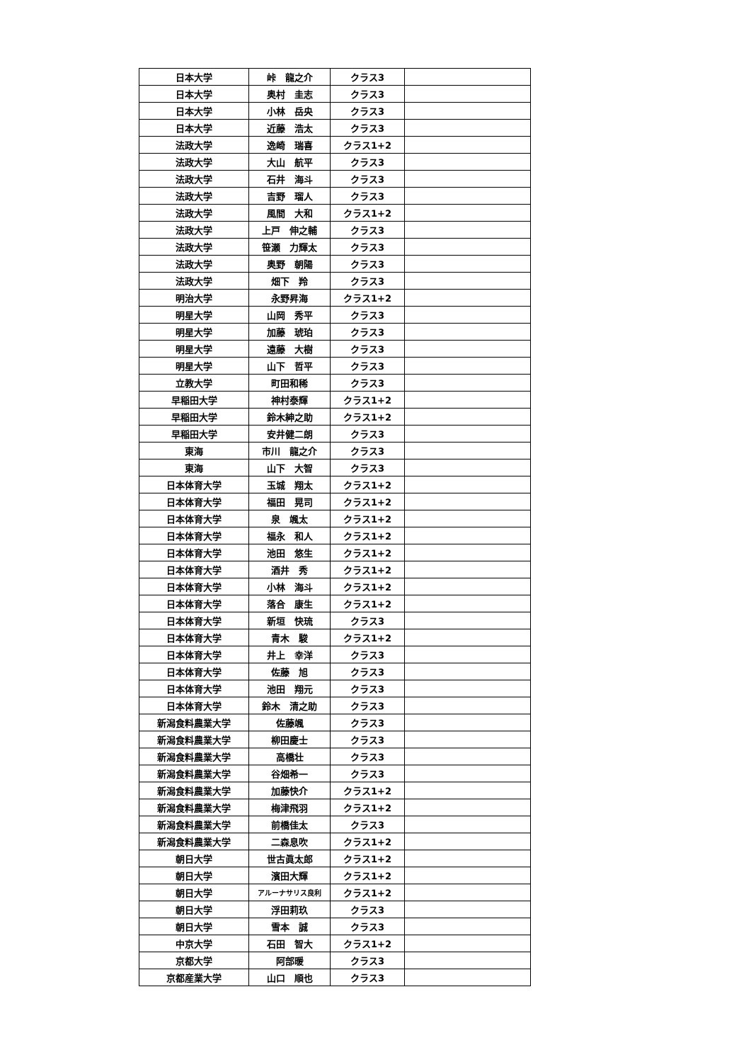| 日本大学 | 峠 龍之介 | クラス3 | |
| 日本大学 | 奥村 圭志 | クラス3 | |
| 日本大学 | 小林 岳央 | クラス3 | |
| 日本大学 | 近藤 浩太 | クラス3 | |
| 法政大学 | 逸崎 瑞喜 | クラス1+2 | |
| 法政大学 | 大山 航平 | クラス3 | |
| 法政大学 | 石井 海斗 | クラス3 | |
| 法政大学 | 吉野 瑠人 | クラス3 | |
| 法政大学 | 風間 大和 | クラス1+2 | |
| 法政大学 | 上戸 伸之輔 | クラス3 | |
| 法政大学 | 笹瀬 力輝太 | クラス3 | |
| 法政大学 | 奥野 朝陽 | クラス3 | |
| 法政大学 | 畑下 羚 | クラス3 | |
| 明治大学 | 永野昇海 | クラス1+2 | |
| 明星大学 | 山岡 秀平 | クラス3 | |
| 明星大学 | 加藤 琥珀 | クラス3 | |
| 明星大学 | 遠藤 大樹 | クラス3 | |
| 明星大学 | 山下 哲平 | クラス3 | |
| 立教大学 | 町田和稀 | クラス3 | |
| 早稲田大学 | 神村泰輝 | クラス1+2 | |
| 早稲田大学 | 鈴木紳之助 | クラス1+2 | |
| 早稲田大学 | 安井健二朗 | クラス3 | |
| 東海 | 市川 龍之介 | クラス3 | |
| 東海 | 山下 大智 | クラス3 | |
| 日本体育大学 | 玉城 翔太 | クラス1+2 | |
| 日本体育大学 | 福田 晃司 | クラス1+2 | |
| 日本体育大学 | 泉 颯太 | クラス1+2 | |
| 日本体育大学 | 福永 和人 | クラス1+2 | |
| 日本体育大学 | 池田 悠生 | クラス1+2 | |
| 日本体育大学 | 酒井 秀 | クラス1+2 | |
| 日本体育大学 | 小林 海斗 | クラス1+2 | |
| 日本体育大学 | 落合 康生 | クラス1+2 | |
| 日本体育大学 | 新垣 快琉 | クラス3 | |
| 日本体育大学 | 青木 駿 | クラス1+2 | |
| 日本体育大学 | 井上 幸洋 | クラス3 | |
| 日本体育大学 | 佐藤 旭 | クラス3 | |
| 日本体育大学 | 池田 翔元 | クラス3 | |
| 日本体育大学 | 鈴木 清之助 | クラス3 | |
| 新潟食料農業大学 | 佐藤颯 | クラス3 | |
| 新潟食料農業大学 | 柳田慶士 | クラス3 | |
| 新潟食料農業大学 | 高橋壮 | クラス3 | |
| 新潟食料農業大学 | 谷畑希一 | クラス3 | |
| 新潟食料農業大学 | 加藤快介 | クラス1+2 | |
| 新潟食料農業大学 | 梅津飛羽 | クラス1+2 | |
| 新潟食料農業大学 | 前橋佳太 | クラス3 | |
| 新潟食料農業大学 | 二森息吹 | クラス1+2 | |
| 朝日大学 | 世古眞太郎 | クラス1+2 | |
| 朝日大学 | 濱田大輝 | クラス1+2 | |
| 朝日大学 | アルーナサリス良利 | クラス1+2 | |
| 朝日大学 | 浮田莉玖 | クラス3 | |
| 朝日大学 | 雪本 誠 | クラス3 | |
| 中京大学 | 石田 智大 | クラス1+2 | |
| 京都大学 | 阿部暖 | クラス3 | |
| 京都産業大学 | 山口 順也 | クラス3 | |